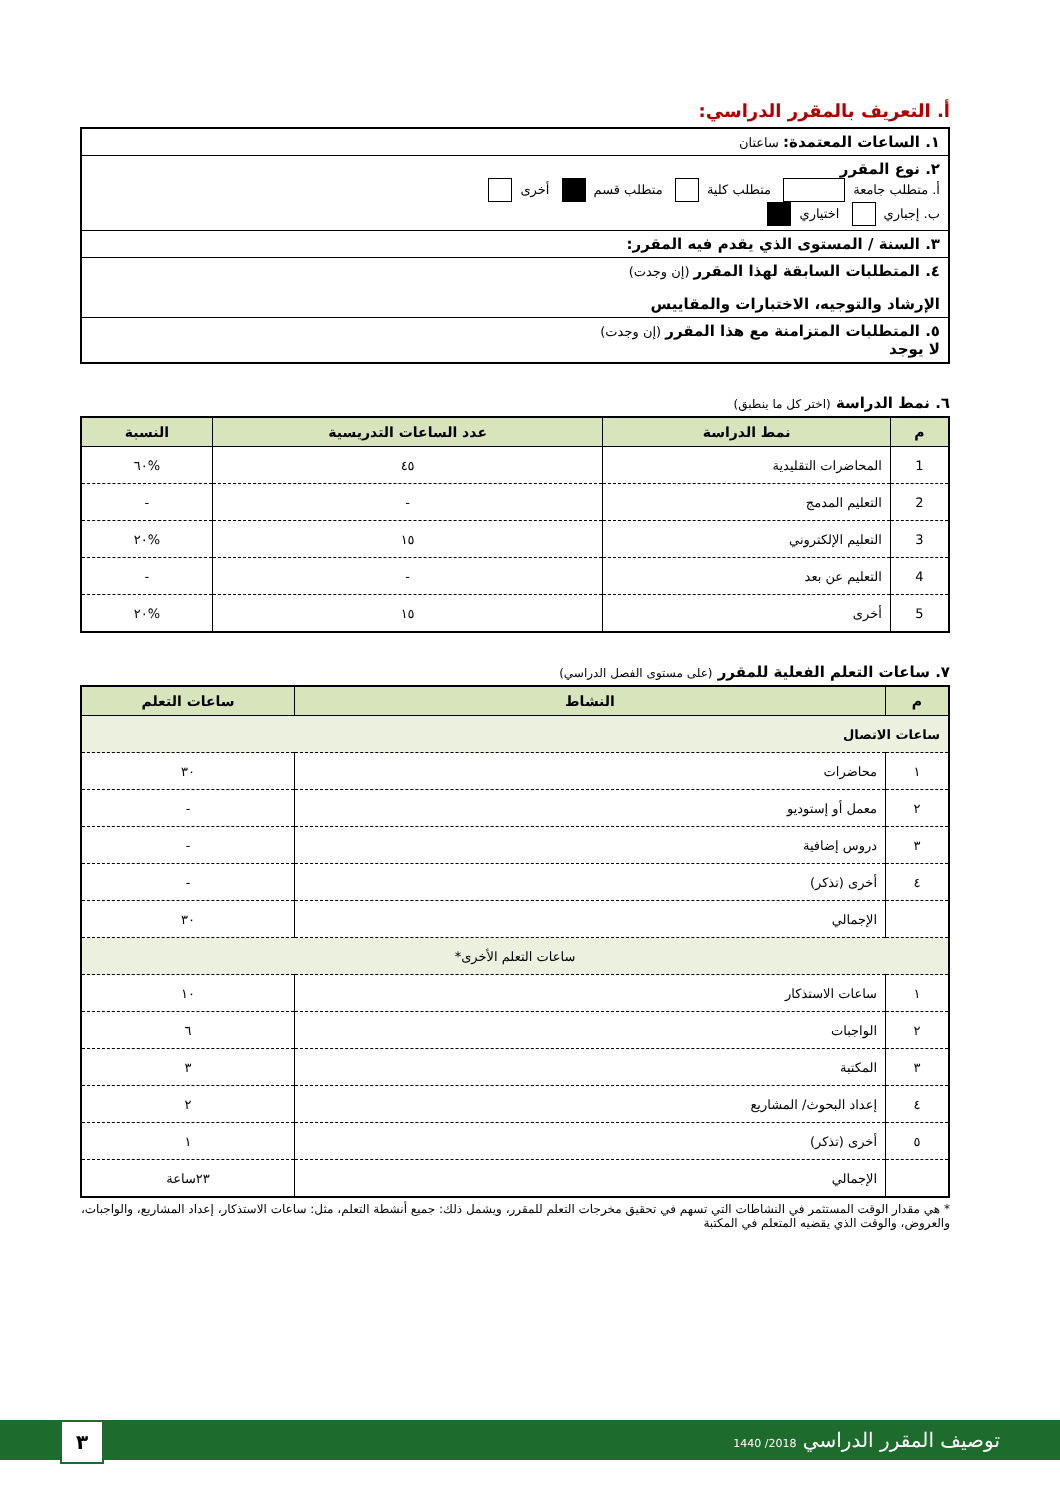أ. التعريف بالمقرر الدراسي:
١. الساعات المعتمدة: ساعتان
٢. نوع المقرر
أ. متطلب جامعة متطلب كلية متطلب قسم أخرى
ب. إجباري اختياري
٣. السنة / المستوى الذي يقدم فيه المقرر:
٤. المتطلبات السابقة لهذا المقرر (إن وجدت)
الإرشاد والتوجيه، الاختبارات والمقاييس
٥. المتطلبات المتزامنة مع هذا المقرر (إن وجدت)
لا يوجد
٦. نمط الدراسة (اختر كل ما ينطبق)
| م | نمط الدراسة | عدد الساعات التدريسية | النسبة |
| --- | --- | --- | --- |
| 1 | المحاضرات التقليدية | ٤٥ | %٦٠ |
| 2 | التعليم المدمج | - | - |
| 3 | التعليم الإلكتروني | ١٥ | %٢٠ |
| 4 | التعليم عن بعد | - | - |
| 5 | أخرى | ١٥ | %٢٠ |
٧. ساعات التعلم الفعلية للمقرر (على مستوى الفصل الدراسي)
| م | النشاط | ساعات التعلم |
| --- | --- | --- |
| ساعات الاتصال | | |
| ١ | محاضرات | ٣٠ |
| ٢ | معمل أو إستوديو | - |
| ٣ | دروس إضافية | - |
| ٤ | أخرى (تذكر) | - |
| | الإجمالي | ٣٠ |
| ساعات التعلم الأخرى* | | |
| ١ | ساعات الاستذكار | ١٠ |
| ٢ | الواجبات | ٦ |
| ٣ | المكتبة | ٣ |
| ٤ | إعداد البحوث/ المشاريع | ٢ |
| ٥ | أخرى (تذكر) | ١ |
| | الإجمالي | ٢٣ساعة |
* هي مقدار الوقت المستثمر في النشاطات التي تسهم في تحقيق مخرجات التعلم للمقرر، ويشمل ذلك: جميع أنشطة التعلم، مثل: ساعات الاستذكار، إعداد المشاريع، والواجبات، والعروض، والوقت الذي يقضيه المتعلم في المكتبة
توصيف المقرر الدراسي 2018/ 1440 ٣